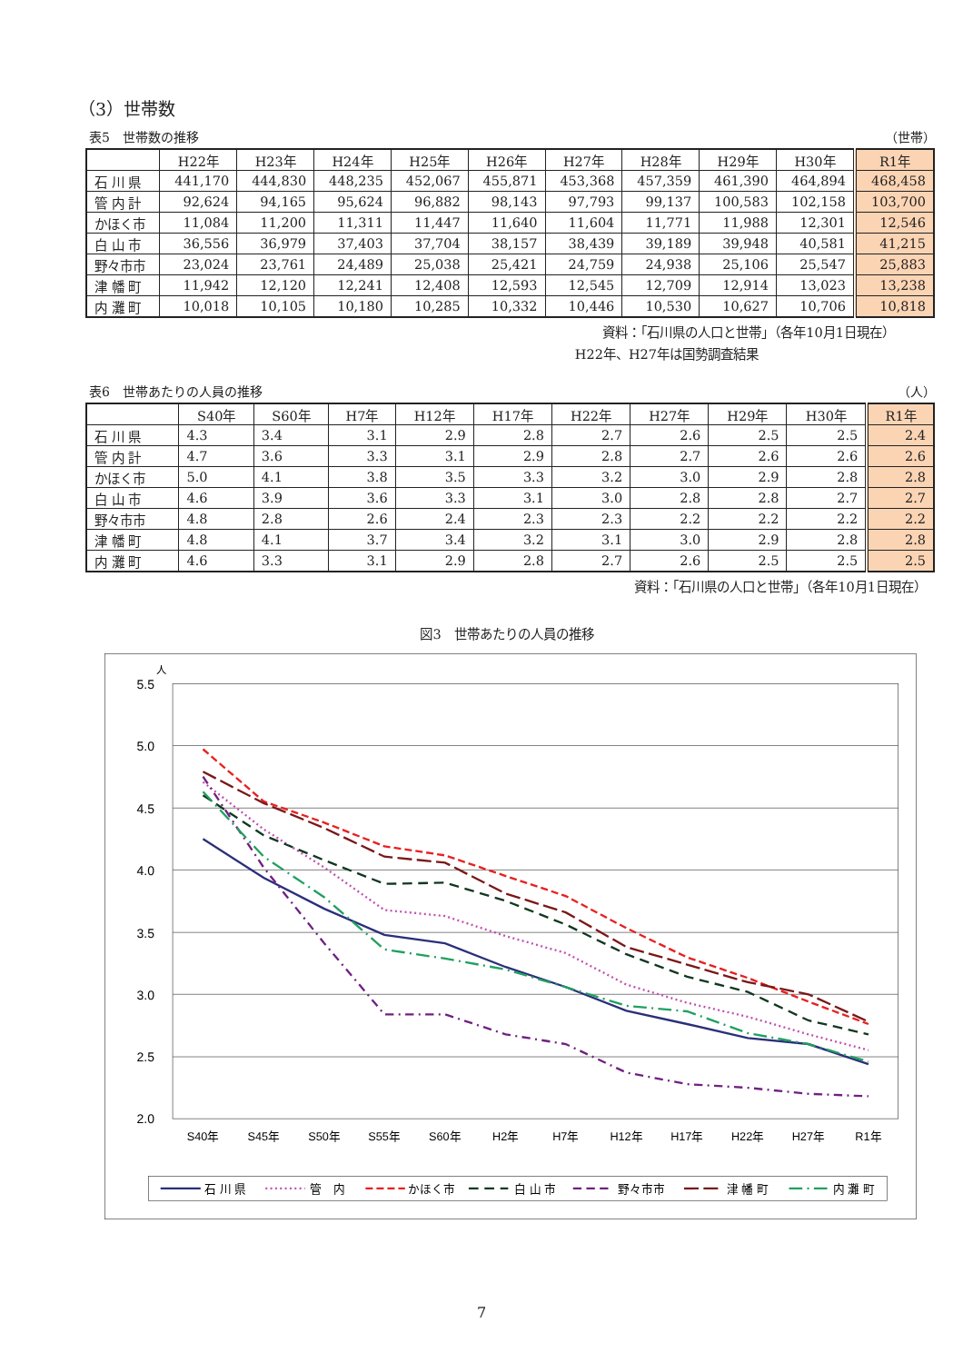（3）世帯数
表5　世帯数の推移 （世帯）
| | H22年 | H23年 | H24年 | H25年 | H26年 | H27年 | H28年 | H29年 | H30年 | R1年 |
| --- | --- | --- | --- | --- | --- | --- | --- | --- | --- | --- |
| 石 川 県 | 441,170 | 444,830 | 448,235 | 452,067 | 455,871 | 453,368 | 457,359 | 461,390 | 464,894 | 468,458 |
| 管 内 計 | 92,624 | 94,165 | 95,624 | 96,882 | 98,143 | 97,793 | 99,137 | 100,583 | 102,158 | 103,700 |
| かほく市 | 11,084 | 11,200 | 11,311 | 11,447 | 11,640 | 11,604 | 11,771 | 11,988 | 12,301 | 12,546 |
| 白 山 市 | 36,556 | 36,979 | 37,403 | 37,704 | 38,157 | 38,439 | 39,189 | 39,948 | 40,581 | 41,215 |
| 野々市市 | 23,024 | 23,761 | 24,489 | 25,038 | 25,421 | 24,759 | 24,938 | 25,106 | 25,547 | 25,883 |
| 津 幡 町 | 11,942 | 12,120 | 12,241 | 12,408 | 12,593 | 12,545 | 12,709 | 12,914 | 13,023 | 13,238 |
| 内 灘 町 | 10,018 | 10,105 | 10,180 | 10,285 | 10,332 | 10,446 | 10,530 | 10,627 | 10,706 | 10,818 |
資料：「石川県の人口と世帯」（各年10月1日現在）
H22年、H27年は国勢調査結果
表6　世帯あたりの人員の推移 （人）
| | S40年 | S60年 | H7年 | H12年 | H17年 | H22年 | H27年 | H29年 | H30年 | R1年 |
| --- | --- | --- | --- | --- | --- | --- | --- | --- | --- | --- |
| 石 川 県 | 4.3 | 3.4 | 3.1 | 2.9 | 2.8 | 2.7 | 2.6 | 2.5 | 2.5 | 2.4 |
| 管 内 計 | 4.7 | 3.6 | 3.3 | 3.1 | 2.9 | 2.8 | 2.7 | 2.6 | 2.6 | 2.6 |
| かほく市 | 5.0 | 4.1 | 3.8 | 3.5 | 3.3 | 3.2 | 3.0 | 2.9 | 2.8 | 2.8 |
| 白 山 市 | 4.6 | 3.9 | 3.6 | 3.3 | 3.1 | 3.0 | 2.8 | 2.8 | 2.7 | 2.7 |
| 野々市市 | 4.8 | 2.8 | 2.6 | 2.4 | 2.3 | 2.3 | 2.2 | 2.2 | 2.2 | 2.2 |
| 津 幡 町 | 4.8 | 4.1 | 3.7 | 3.4 | 3.2 | 3.1 | 3.0 | 2.9 | 2.8 | 2.8 |
| 内 灘 町 | 4.6 | 3.3 | 3.1 | 2.9 | 2.8 | 2.7 | 2.6 | 2.5 | 2.5 | 2.5 |
資料：「石川県の人口と世帯」（各年10月1日現在）
図3　世帯あたりの人員の推移
人
5.5
5.0
4.5
4.0
3.5
3.0
2.5
2.0
S40年
S45年
S50年
S55年
S60年
H2年
H7年
H12年
H17年
H22年
H27年
R1年
石 川 県
管　内
かほく市
白 山 市
野々市市
津 幡 町
内 灘 町
7